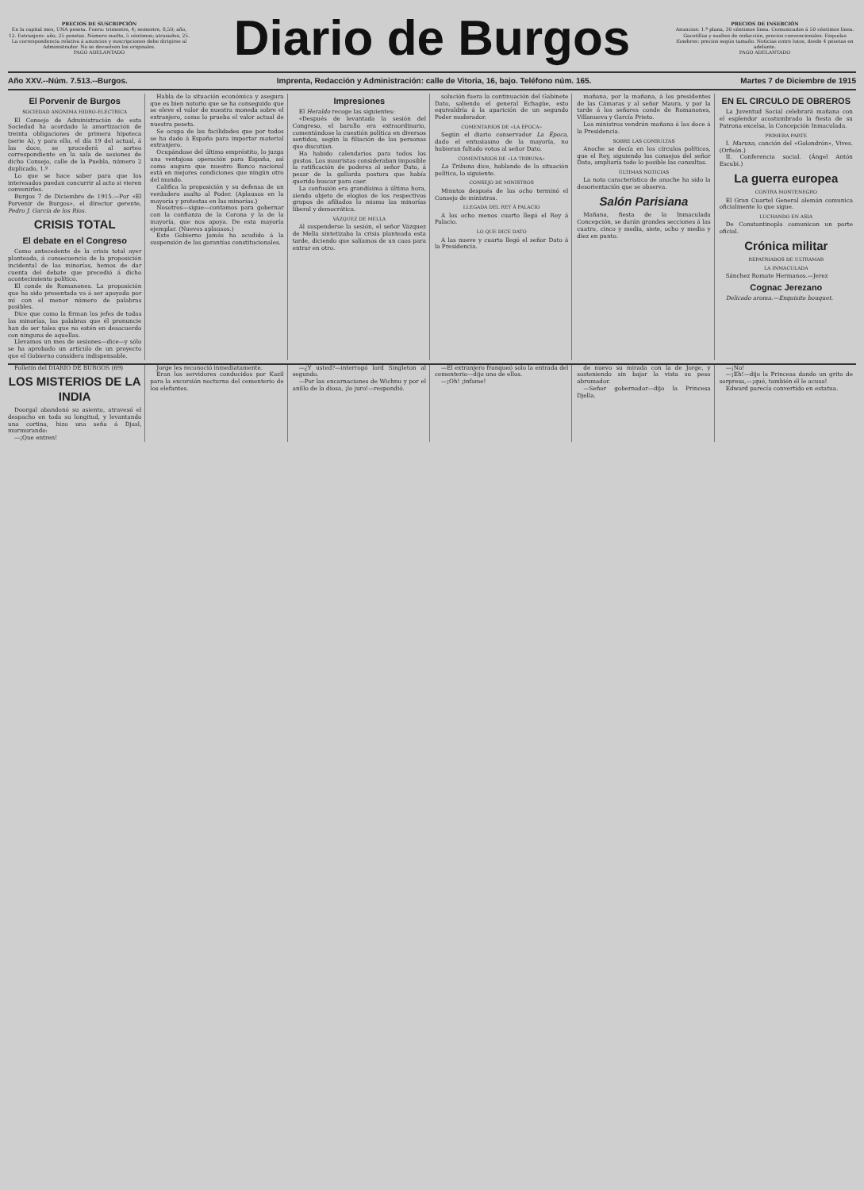PRECIOS DE SUSCRIPCIÓN
En la capital mes, UNA peseta. Fuera: trimestre, 4; semestre, 8,50; año, 12. Extranjero: año, 25 pesetas. Número suelto, 5 céntimos; atrasados, 25. La correspondencia relativa á anuncios y suscripciones debe dirigirse al Administrador. No se devuelven los originales.
PAGO ADELANTADO
Diario de Burgos
PRECIOS DE INSERCIÓN
Anuncios: 1.ª plana, 30 céntimos línea. Comunicados á 50 céntimos línea. Gacetillas y sueltos de redacción, precios convencionales. Esquelas fúnebres: precios según tamaño. Noticias entre lutos, desde 4 pesetas en adelante.
PAGO ADELANTADO
Año XXV.--Núm. 7.513.--Burgos. Imprenta, Redacción y Administración: calle de Vitoria, 16, bajo. Teléfono núm. 165. Martes 7 de Diciembre de 1915
El Porvenir de Burgos
SOCIEDAD ANÓNIMA HIDRO-ELÉCTRICA
El Consejo de Administración de esta Sociedad ha acordado la amortización de treinta obligaciones de primera hipoteca (serie A), y para ello, el día 19 del actual, á las doce, se procederá al sorteo correspondiente en la sala de sesiones de dicho Consejo, calle de la Puebla, número 2 duplicado, 1.º
Lo que se hace saber para que los interesados puedan concurrir al acto si vieren convenirles.
Burgos 7 de Diciembre de 1915.—Por «El Porvenir de Burgos», el director gerente, Pedro J. García de los Ríos.
CRISIS TOTAL
El debate en el Congreso
Como antecedente de la crisis total ayer planteada, á consecuencia de la proposición incidental de las minorías, hemos de dar cuenta del debate que precedió á dicho acontecimiento político.
El conde de Romanones. La proposición que ha sido presentada va á ser apoyada por mí con el menor número de palabras posibles.
Dice que como la firman los jefes de todas las minorías, las palabras que él pronuncie han de ser tales que no estén en desacuerdo con ninguna de aquellas.
Llevamos un mes de sesiones—dice—y sólo se ha aprobado un artículo de un proyecto que el Gobierno considera indispensable.
Habla de la situación económica y asegura que es bien notorio que se ha conseguido que se eleve el valor de nuestra moneda sobre el extranjero, como lo prueba el valor actual de nuestra peseta.
Se ocupa de las facilidades que por todos se ha dado á España para importar material extranjero.
Ocupándose del último empréstito, lo juzga una ventajosa operación para España, así como augura que nuestro Banco nacional está en mejores condiciones que ningún otro del mundo.
Califica la proposición y su defensa de un verdadero asalto al Poder. (Aplausos en la mayoría y protestas en las minorías.)
Nosotros—sigue—contamos para gobernar con la confianza de la Corona y la de la mayoría, que nos apoya. De esta mayoría ejemplar. (Nuevos aplausos.)
Este Gobierno jamás ha acudido á la suspensión de las garantías constitucionales.
Impresiones
El Heraldo recoge las siguientes:
«Después de levantada la sesión del Congreso, el barullo era extraordinario, comentándose la cuestión política en diversos sentidos, según la filiación de las personas que discutían.
Ha habido calendarios para todos los gustos. Los mauristas consideraban imposible la ratificación de poderes al señor Dato, á pesar de la gallarda postura que había querido buscar para caer.
La confusión era grandísima á última hora, siendo objeto de elogios de los respectivos grupos de afiliados lo mismo las minorías liberal y democrática.
VÁZQUEZ DE MELLA
Al suspenderse la sesión, el señor Vázquez de Mella sintetizaba la crisis planteada esta tarde, diciendo que salíamos de un caos para entrar en otro.
solución fuera la continuación del Gabinete Dato, saliendo el general Echagüe, esto equivaldría á la aparición de un segundo Poder moderador.
COMENTARIOS DE «LA ÉPOCA»
Según el diario conservador La Época, dado el entusiasmo de la mayoría, no hubieran faltado votos al señor Dato.
COMENTARIOS DE «LA TRIBUNA»
La Tribuna dice, hablando de la situación política, lo siguiente.
CONSEJO DE MINISTROS
Minutos después de las ocho terminó el Consejo de ministros.
LLEGADA DEL REY Á PALACIO
A los ocho menos cuarto llegó el Rey á Palacio.
LO QUE DICE DATO
A las nueve y cuarto llegó el señor Dato á la Presidencia.
mañana, por la mañana, á los presidentes de las Cámaras y al señor Maura, y por la tarde á los señores conde de Romanones, Villanueva y García Prieto.
Los ministros vendrán mañana á las doce á la Presidencia.
SOBRE LAS CONSULTAS
Anoche se decía en los círculos políticos, que el Rey, siguiendo los consejos del señor Dato, ampliaría todo lo posible las consultas.
ÚLTIMAS NOTICIAS
La nota característica de anoche ha sido la desorientación que se observa.
Salón Parisiana
Mañana, fiesta de la Inmaculada Concepción, se darán grandes secciones á las cuatro, cinco y media, siete, ocho y media y diez en punto.
EN EL CIRCULO DE OBREROS
La Juventud Social celebrará mañana con el esplendor acostumbrado la fiesta de su Patrona excelsa, la Concepción Inmaculada.
PRIMERA PARTE
I. Maruxa, canción del «Golondrón», Vives. (Orfeón.)
II. Conferencia social. (Ángel Antón Escubi.)
La guerra europea
CONTRA MONTENEGRO
El Gran Cuartel General alemán comunica oficialmente lo que sigue.
LUCHANDO EN ASIA
De Constantinopla comunican un parte oficial.
Crónica militar
REPATRIADOS DE ULTRAMAR
LA INMACULADA
Sánchez Romate Hermanos.—Jerez
Cognac Jerezano
Delicado aroma.—Exquisito bouquet.
Folletín del DIARIO DE BURGOS (69)
LOS MISTERIOS DE LA INDIA
Doorgal abandonó su asiento, atravesó el despacho en toda su longitud, y levantando una cortina, hizo una seña á Djasl, murmurando:
—¡Que entren!
Jorge les reconoció inmediatamente.
Eran los servidores conducidos por Kazil para la excursión nocturna del cementerio de los elefantes.
—¿Y usted?—interrogó lord Singleton al segundo.
—Por las encarnaciones de Wichnu y por el anillo de la diosa, ¡lo juro!—respondió.
—El extranjero franqueó solo la entrada del cementerio—dijo uno de ellos.
—¡Oh! ¡infame!
de nuevo su mirada con la de Jorge, y sosteniendo sin bajar la vista su peso abrumador.
—Señor gobernador—dijo la Princesa Djella.
—¡No!
—¡Eh!—dijo la Princesa dando un grito de sorpresa,—¡qué, también él le acusa!
Edward parecía convertido en estatua.